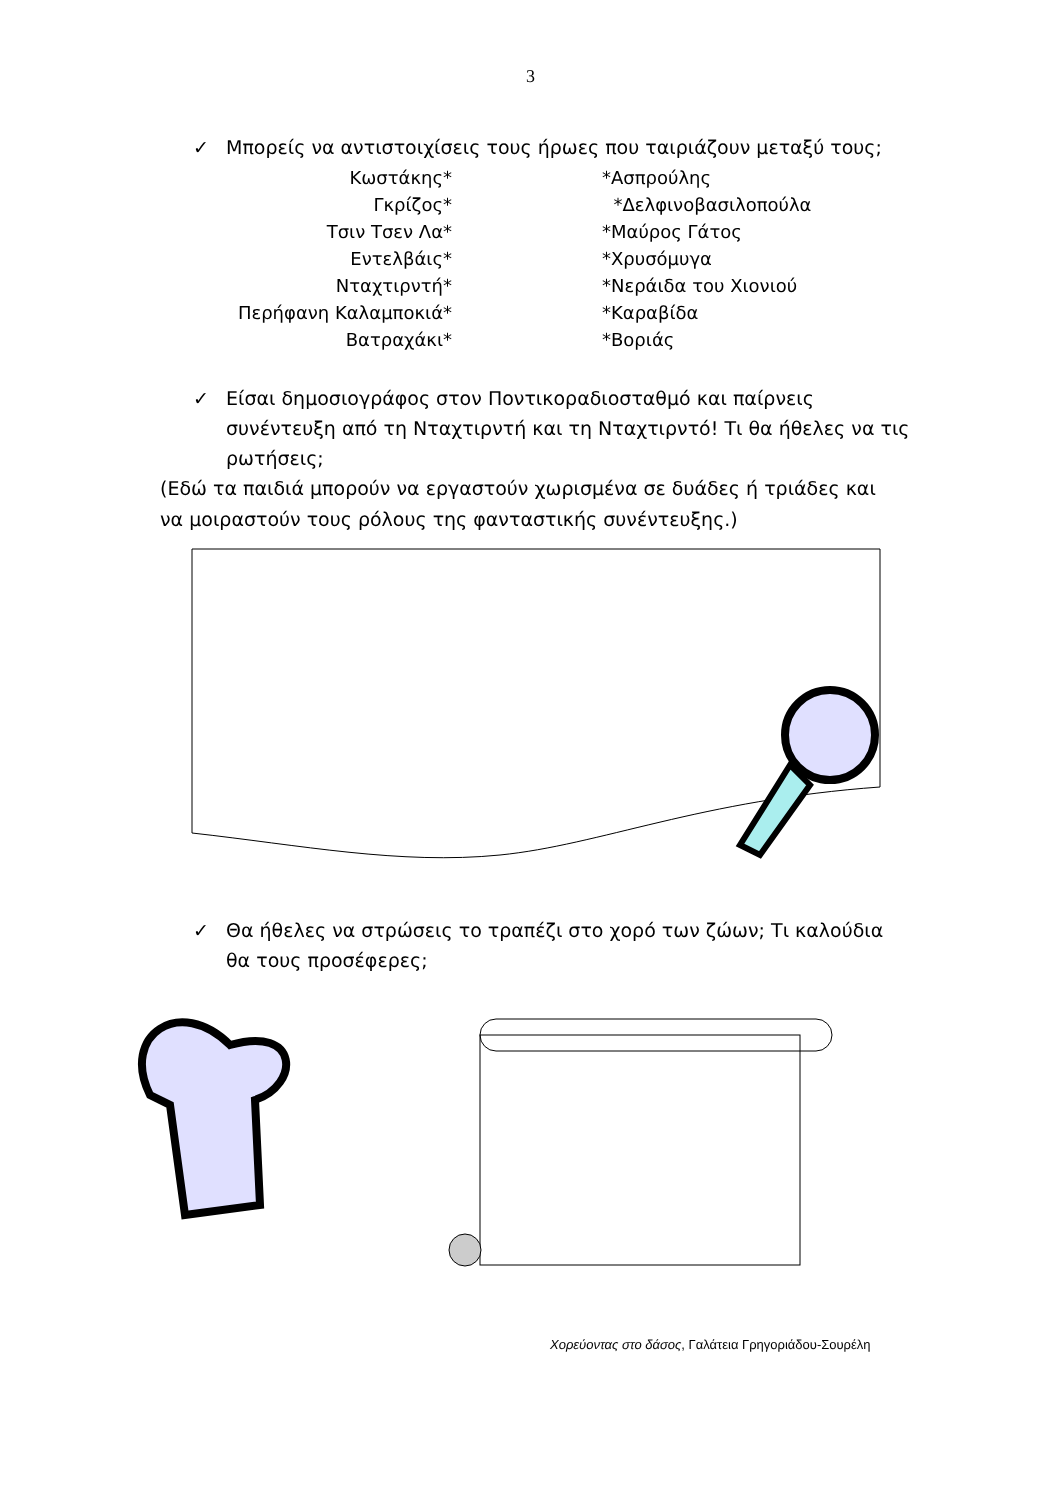3
✓ Μπορείς να αντιστοιχίσεις τους ήρωες που ταιριάζουν μεταξύ τους;
Κωστάκης* *Ασπρούλης
Γκρίζος* *Δελφινοβασιλοπούλα
Τσιν Τσεν Λα* *Μαύρος Γάτος
Εντελβάις* *Χρυσόμυγα
Νταχτιρντή* *Νεράιδα του Χιονιού
Περήφανη Καλαμποκιά* *Καραβίδα
Βατραχάκι* *Βοριάς
✓ Είσαι δημοσιογράφος στον Ποντικοραδιοσταθμό και παίρνεις συνέντευξη από τη Νταχτιρντή και τη Νταχτιρντό! Τι θα ήθελες να τις ρωτήσεις;
(Εδώ τα παιδιά μπορούν να εργαστούν χωρισμένα σε δυάδες ή τριάδες και να μοιραστούν τους ρόλους της φανταστικής συνέντευξης.)
✓ Θα ήθελες να στρώσεις το τραπέζι στο χορό των ζώων; Τι καλούδια θα τους προσέφερες;
Χορεύοντας στο δάσος, Γαλάτεια Γρηγοριάδου-Σουρέλη